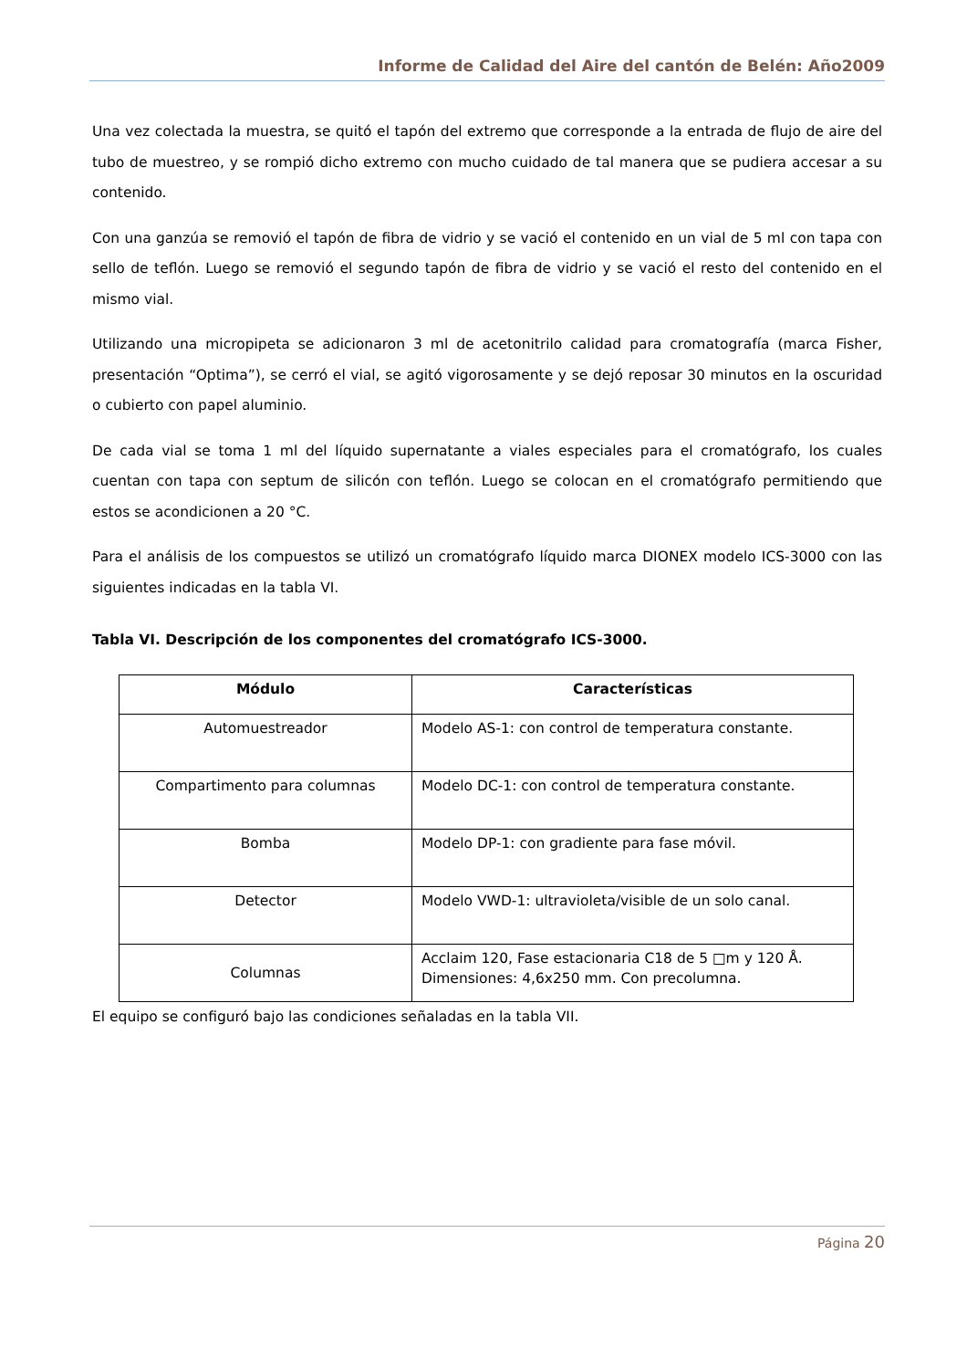Informe de Calidad del Aire del cantón de Belén: Año2009
Una vez colectada la muestra, se quitó el tapón del extremo que corresponde a la entrada de flujo de aire del tubo de muestreo, y se rompió dicho extremo con mucho cuidado de tal manera que se pudiera accesar a su contenido.
Con una ganzúa se removió el tapón de fibra de vidrio y se vació el contenido en un vial de 5 ml con tapa con sello de teflón. Luego se removió el segundo tapón de fibra de vidrio y se vació el resto del contenido en el mismo vial.
Utilizando una micropipeta se adicionaron 3 ml de acetonitrilo calidad para cromatografía (marca Fisher, presentación “Optima”), se cerró el vial, se agitó vigorosamente y se dejó reposar 30 minutos en la oscuridad o cubierto con papel aluminio.
De cada vial se toma 1 ml del líquido supernatante a viales especiales para el cromatógrafo, los cuales cuentan con tapa con septum de silicón con teflón. Luego se colocan en el cromatógrafo permitiendo que estos se acondicionen a 20 °C.
Para el análisis de los compuestos se utilizó un cromatógrafo líquido marca DIONEX modelo ICS-3000 con las siguientes indicadas en la tabla VI.
Tabla VI. Descripción de los componentes del cromatógrafo ICS-3000.
| Módulo | Características |
| --- | --- |
| Automuestreador | Modelo AS-1: con control de temperatura constante. |
| Compartimento para columnas | Modelo DC-1: con control de temperatura constante. |
| Bomba | Modelo DP-1: con gradiente para fase móvil. |
| Detector | Modelo VWD-1: ultravioleta/visible de un solo canal. |
| Columnas | Acclaim 120, Fase estacionaria C18 de 5 □m y 120 Å. Dimensiones: 4,6x250 mm. Con precolumna. |
El equipo se configuró bajo las condiciones señaladas en la tabla VII.
Página 20